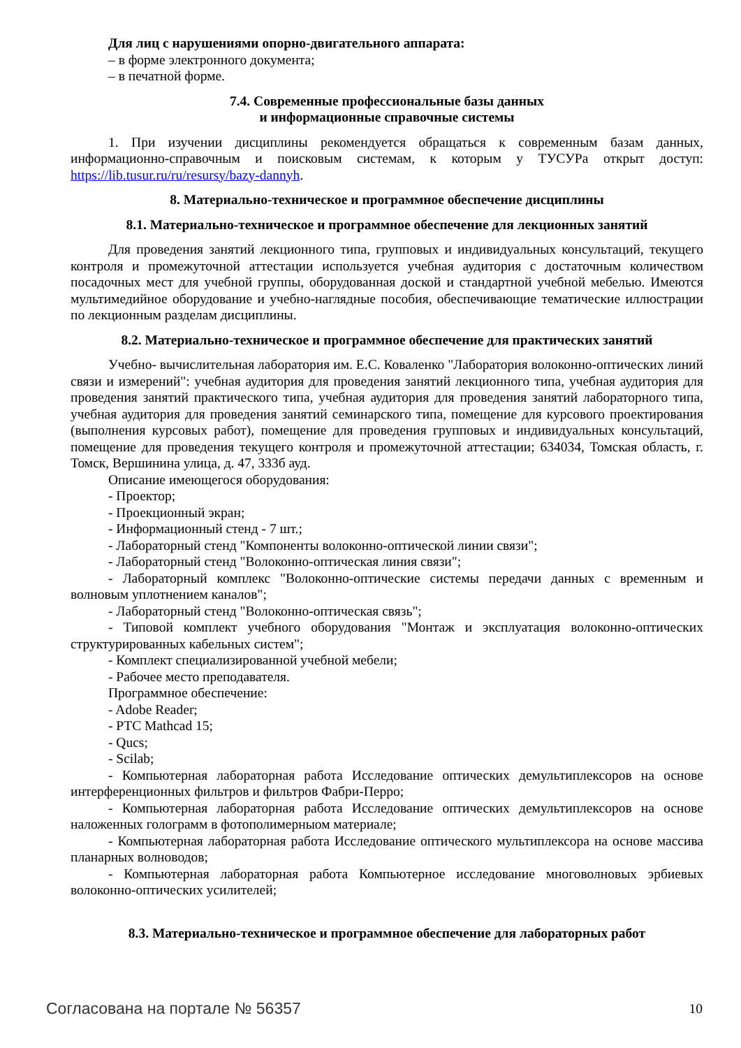Для лиц с нарушениями опорно-двигательного аппарата:
– в форме электронного документа;
– в печатной форме.
7.4. Современные профессиональные базы данных
и информационные справочные системы
1. При изучении дисциплины рекомендуется обращаться к современным базам данных, информационно-справочным и поисковым системам, к которым у ТУСУРа открыт доступ: https://lib.tusur.ru/ru/resursy/bazy-dannyh.
8. Материально-техническое и программное обеспечение дисциплины
8.1. Материально-техническое и программное обеспечение для лекционных занятий
Для проведения занятий лекционного типа, групповых и индивидуальных консультаций, текущего контроля и промежуточной аттестации используется учебная аудитория с достаточным количеством посадочных мест для учебной группы, оборудованная доской и стандартной учебной мебелью. Имеются мультимедийное оборудование и учебно-наглядные пособия, обеспечивающие тематические иллюстрации по лекционным разделам дисциплины.
8.2. Материально-техническое и программное обеспечение для практических занятий
Учебно- вычислительная лаборатория им. Е.С. Коваленко "Лаборатория волоконно-оптических линий связи и измерений": учебная аудитория для проведения занятий лекционного типа, учебная аудитория для проведения занятий практического типа, учебная аудитория для проведения занятий лабораторного типа, учебная аудитория для проведения занятий семинарского типа, помещение для курсового проектирования (выполнения курсовых работ), помещение для проведения групповых и индивидуальных консультаций, помещение для проведения текущего контроля и промежуточной аттестации; 634034, Томская область, г. Томск, Вершинина улица, д. 47, 333б ауд.
Описание имеющегося оборудования:
- Проектор;
- Проекционный экран;
- Информационный стенд - 7 шт.;
- Лабораторный стенд "Компоненты волоконно-оптической линии связи";
- Лабораторный стенд "Волоконно-оптическая линия связи";
- Лабораторный комплекс "Волоконно-оптические системы передачи данных с временным и волновым уплотнением каналов";
- Лабораторный стенд "Волоконно-оптическая связь";
- Типовой комплект учебного оборудования "Монтаж и эксплуатация волоконно-оптических структурированных кабельных систем";
- Комплект специализированной учебной мебели;
- Рабочее место преподавателя.
Программное обеспечение:
- Adobe Reader;
- PTC Mathcad 15;
- Qucs;
- Scilab;
- Компьютерная лабораторная работа Исследование оптических демультиплексоров на основе интерференционных фильтров и фильтров Фабри-Перро;
- Компьютерная лабораторная работа Исследование оптических демультиплексоров на основе наложенных голограмм в фотополимерныом материале;
- Компьютерная лабораторная работа Исследование оптического мультиплексора на основе массива планарных волноводов;
- Компьютерная лабораторная работа Компьютерное исследование многоволновых эрбиевых волоконно-оптических усилителей;
8.3. Материально-техническое и программное обеспечение для лабораторных работ
Согласована на портале № 56357 10